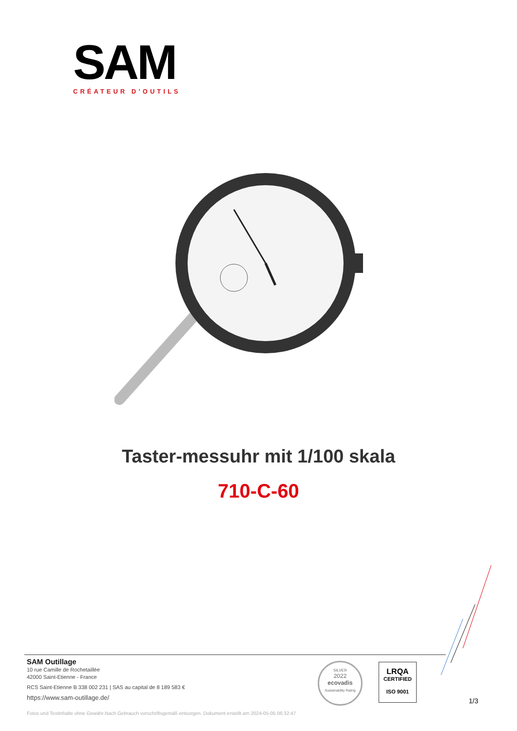SAM
CRÉATEUR D’OUTILS
Taster-messuhr mit 1/100 skala
710-C-60
SAM Outillage
10 rue Camille de Rochetaillée
42000 Saint-Etienne - France
RCS Saint-Etienne B 338 002 231 | SAS au capital de 8 189 583 €
https://www.sam-outillage.de/
SILVER
2022
ecovadis
Sustainability Rating
LRQA
CERTIFIED
ISO 9001
1/3
Fotos und Textinhalte ohne Gewähr.Nach Gebrauch vorschriftsgemäß entsorgen. Dokument erstellt am 2024-05-05 06:32:47